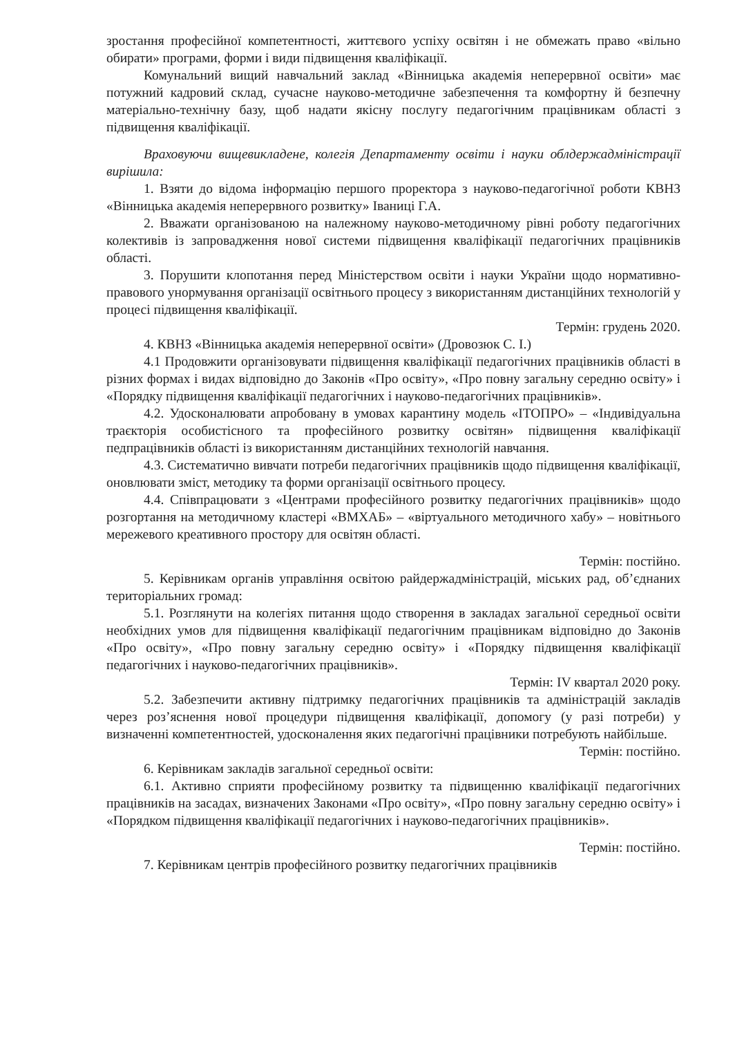зростання професійної компетентності, життєвого успіху освітян і не обмежать право «вільно обирати» програми, форми і види підвищення кваліфікації.
Комунальний вищий навчальний заклад «Вінницька академія неперервної освіти» має потужний кадровий склад, сучасне науково-методичне забезпечення та комфортну й безпечну матеріально-технічну базу, щоб надати якісну послугу педагогічним працівникам області з підвищення кваліфікації.
Враховуючи вищевикладене, колегія Департаменту освіти і науки облдержадміністрації вирішила:
1. Взяти до відома інформацію першого проректора з науково-педагогічної роботи КВНЗ «Вінницька академія неперервного розвитку» Іваниці Г.А.
2. Вважати організованою на належному науково-методичному рівні роботу педагогічних колективів із запровадження нової системи підвищення кваліфікації педагогічних працівників області.
3. Порушити клопотання перед Міністерством освіти і науки України щодо нормативно-правового унормування організації освітнього процесу з використанням дистанційних технологій у процесі підвищення кваліфікації.
Термін: грудень 2020.
4. КВНЗ «Вінницька академія неперервної освіти» (Дровозюк С. І.)
4.1 Продовжити організовувати підвищення кваліфікації педагогічних працівників області в різних формах і видах відповідно до Законів «Про освіту», «Про повну загальну середню освіту» і «Порядку підвищення кваліфікації педагогічних і науково-педагогічних працівників».
4.2. Удосконалювати апробовану в умовах карантину модель «ІТОПРО» – «Індивідуальна траєкторія особистісного та професійного розвитку освітян» підвищення кваліфікації педпрацівників області із використанням дистанційних технологій навчання.
4.3. Систематично вивчати потреби педагогічних працівників щодо підвищення кваліфікації, оновлювати зміст, методику та форми організації освітнього процесу.
4.4. Співпрацювати з «Центрами професійного розвитку педагогічних працівників» щодо розгортання на методичному кластері «ВМХАБ» – «віртуального методичного хабу» – новітнього мережевого креативного простору для освітян області.
Термін: постійно.
5. Керівникам органів управління освітою райдержадміністрацій, міських рад, об’єднаних територіальних громад:
5.1. Розглянути на колегіях питання щодо створення в закладах загальної середньої освіти необхідних умов для підвищення кваліфікації педагогічним працівникам відповідно до Законів «Про освіту», «Про повну загальну середню освіту» і «Порядку підвищення кваліфікації педагогічних і науково-педагогічних працівників».
Термін: IV квартал 2020 року.
5.2. Забезпечити активну підтримку педагогічних працівників та адміністрацій закладів через роз’яснення нової процедури підвищення кваліфікації, допомогу (у разі потреби) у визначенні компетентностей, удосконалення яких педагогічні працівники потребують найбільше.
Термін: постійно.
6. Керівникам закладів загальної середньої освіти:
6.1. Активно сприяти професійному розвитку та підвищенню кваліфікації педагогічних працівників на засадах, визначених Законами «Про освіту», «Про повну загальну середню освіту» і «Порядком підвищення кваліфікації педагогічних і науково-педагогічних працівників».
Термін: постійно.
7. Керівникам центрів професійного розвитку педагогічних працівників